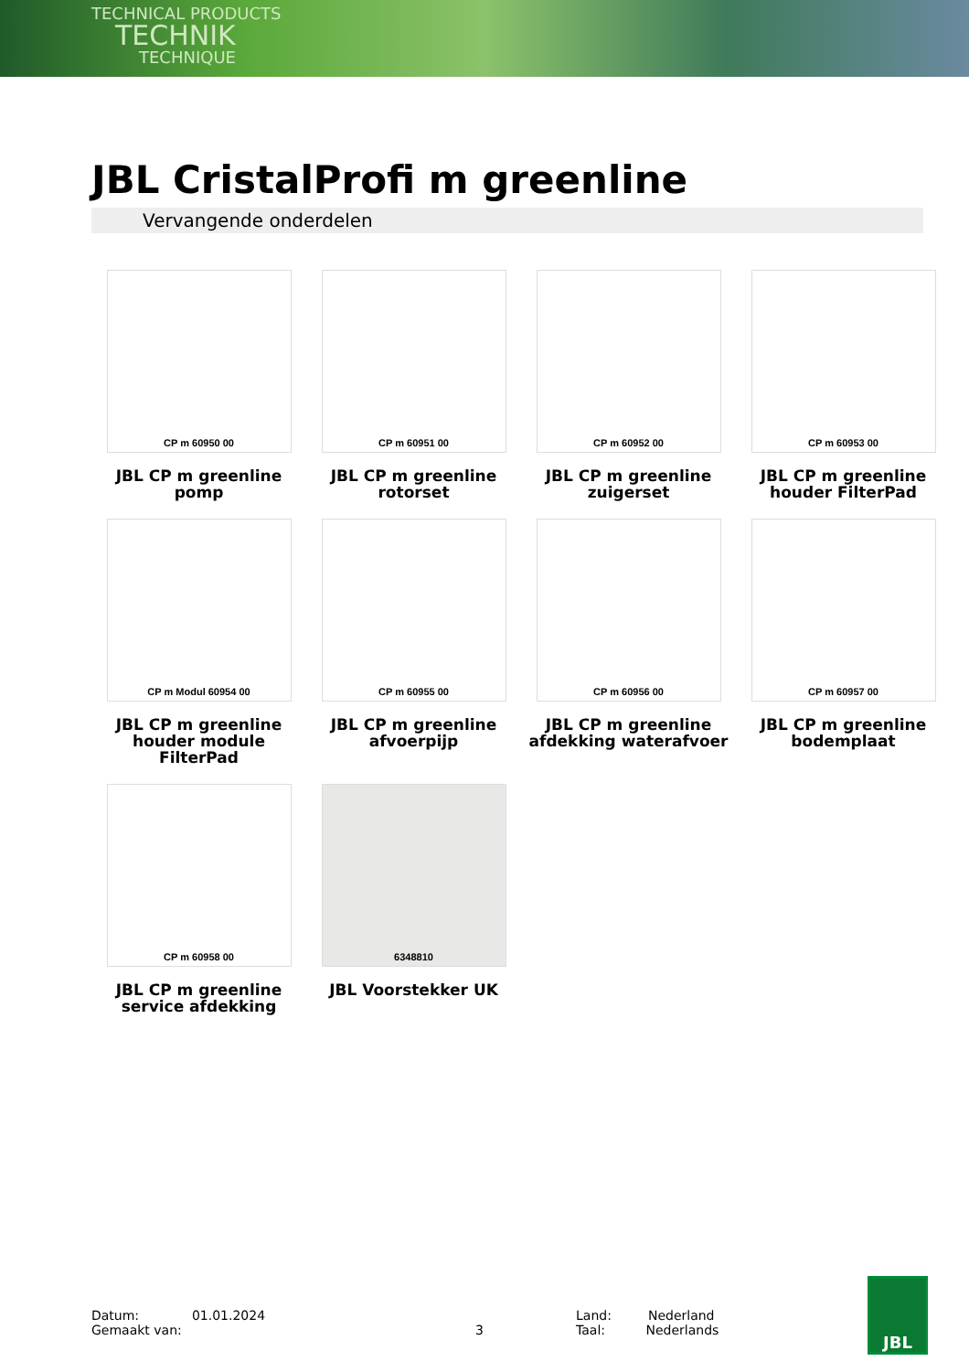TECHNICAL PRODUCTS
TECHNIK
TECHNIQUE
JBL CristalProfi m greenline
Vervangende onderdelen
CP m 60950 00
JBL CP m greenline
pomp
CP m 60951 00
JBL CP m greenline
rotorset
CP m 60952 00
JBL CP m greenline
zuigerset
CP m 60953 00
JBL CP m greenline
houder FilterPad
CP m Modul 60954 00
JBL CP m greenline
houder module
FilterPad
CP m 60955 00
JBL CP m greenline
afvoerpijp
CP m 60956 00
JBL CP m greenline
afdekking waterafvoer
CP m 60957 00
JBL CP m greenline
bodemplaat
CP m 60958 00
JBL CP m greenline
service afdekking
6348810
JBL Voorstekker UK
Datum: 01.01.2024
Gemaakt van:
3 Land: Nederland
Taal: Nederlands
JBL